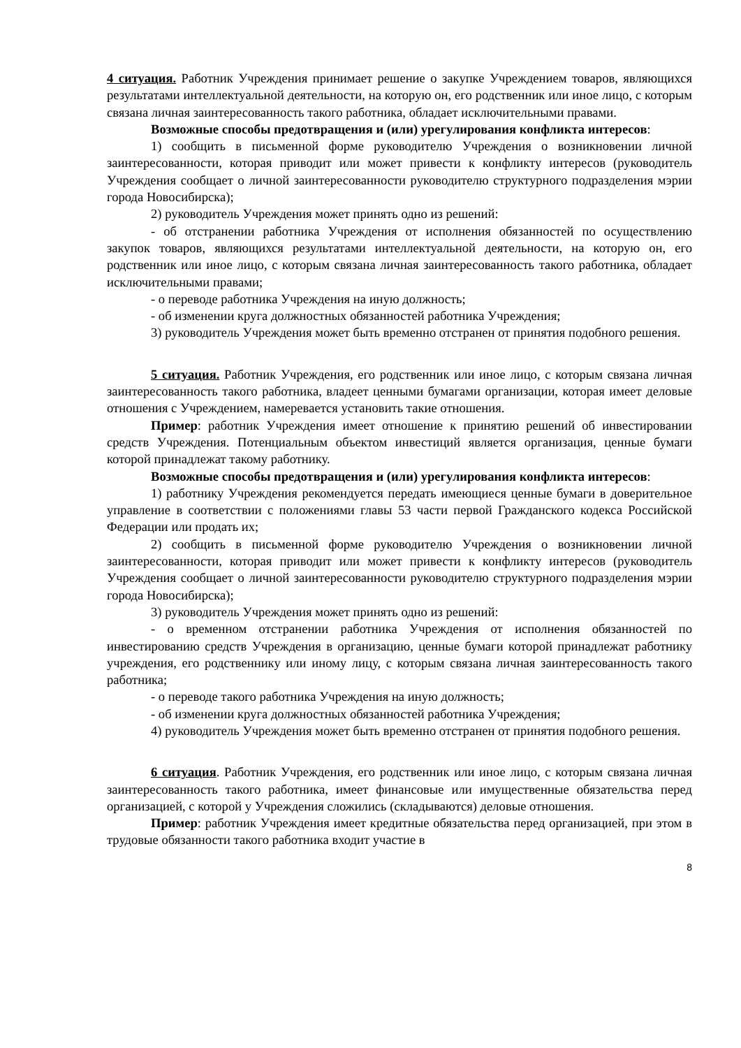4 ситуация. Работник Учреждения принимает решение о закупке Учреждением товаров, являющихся результатами интеллектуальной деятельности, на которую он, его родственник или иное лицо, с которым связана личная заинтересованность такого работника, обладает исключительными правами.
Возможные способы предотвращения и (или) урегулирования конфликта интересов:
1) сообщить в письменной форме руководителю Учреждения о возникновении личной заинтересованности, которая приводит или может привести к конфликту интересов (руководитель Учреждения сообщает о личной заинтересованности руководителю структурного подразделения мэрии города Новосибирска);
2) руководитель Учреждения может принять одно из решений:
- об отстранении работника Учреждения от исполнения обязанностей по осуществлению закупок товаров, являющихся результатами интеллектуальной деятельности, на которую он, его родственник или иное лицо, с которым связана личная заинтересованность такого работника, обладает исключительными правами;
- о переводе работника Учреждения на иную должность;
- об изменении круга должностных обязанностей работника Учреждения;
3) руководитель Учреждения может быть временно отстранен от принятия подобного решения.
5 ситуация. Работник Учреждения, его родственник или иное лицо, с которым связана личная заинтересованность такого работника, владеет ценными бумагами организации, которая имеет деловые отношения с Учреждением, намеревается установить такие отношения.
Пример: работник Учреждения имеет отношение к принятию решений об инвестировании средств Учреждения. Потенциальным объектом инвестиций является организация, ценные бумаги которой принадлежат такому работнику.
Возможные способы предотвращения и (или) урегулирования конфликта интересов:
1) работнику Учреждения рекомендуется передать имеющиеся ценные бумаги в доверительное управление в соответствии с положениями главы 53 части первой Гражданского кодекса Российской Федерации или продать их;
2) сообщить в письменной форме руководителю Учреждения о возникновении личной заинтересованности, которая приводит или может привести к конфликту интересов (руководитель Учреждения сообщает о личной заинтересованности руководителю структурного подразделения мэрии города Новосибирска);
3) руководитель Учреждения может принять одно из решений:
- о временном отстранении работника Учреждения от исполнения обязанностей по инвестированию средств Учреждения в организацию, ценные бумаги которой принадлежат работнику учреждения, его родственнику или иному лицу, с которым связана личная заинтересованность такого работника;
- о переводе такого работника Учреждения на иную должность;
- об изменении круга должностных обязанностей работника Учреждения;
4) руководитель Учреждения может быть временно отстранен от принятия подобного решения.
6 ситуация. Работник Учреждения, его родственник или иное лицо, с которым связана личная заинтересованность такого работника, имеет финансовые или имущественные обязательства перед организацией, с которой у Учреждения сложились (складываются) деловые отношения.
Пример: работник Учреждения имеет кредитные обязательства перед организацией, при этом в трудовые обязанности такого работника входит участие в
8